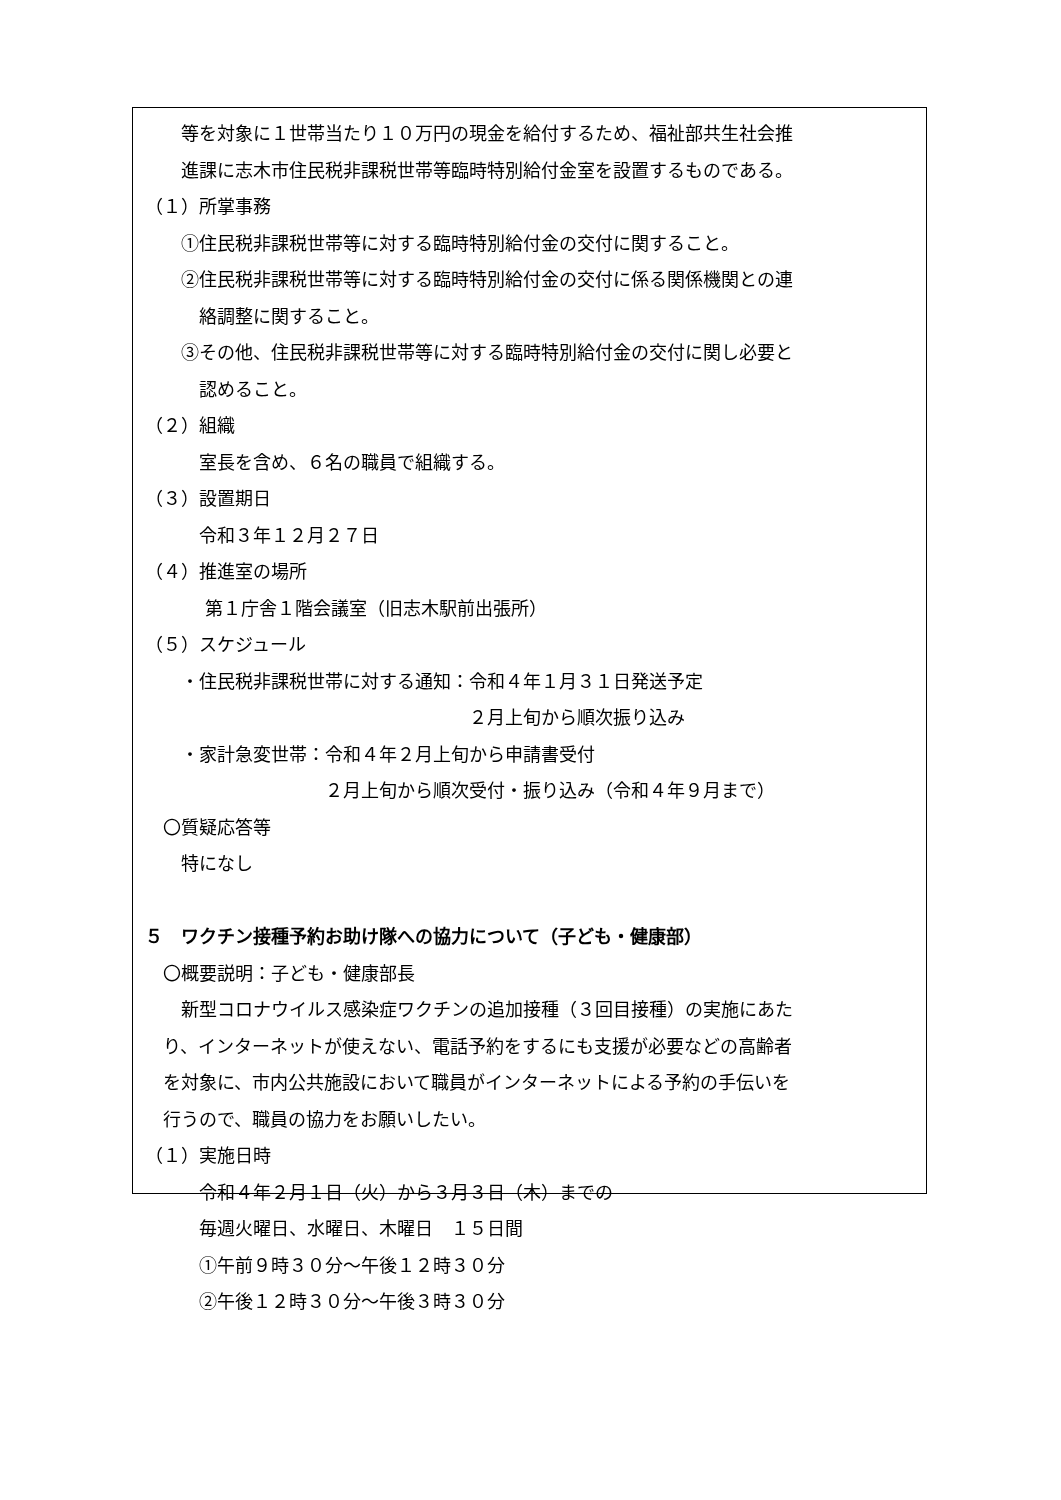等を対象に１世帯当たり１０万円の現金を給付するため、福祉部共生社会推
　　進課に志木市住民税非課税世帯等臨時特別給付金室を設置するものである。
（１）所掌事務
　　①住民税非課税世帯等に対する臨時特別給付金の交付に関すること。
　　②住民税非課税世帯等に対する臨時特別給付金の交付に係る関係機関との連
　　　絡調整に関すること。
　　③その他、住民税非課税世帯等に対する臨時特別給付金の交付に関し必要と
　　　認めること。
（２）組織
　　　室長を含め、６名の職員で組織する。
（３）設置期日
　　　令和３年１２月２７日
（４）推進室の場所
　　　 第１庁舎１階会議室（旧志木駅前出張所）
（５）スケジュール
　　・住民税非課税世帯に対する通知：令和４年１月３１日発送予定
　　　　　　　　　　　　　　　　　　２月上旬から順次振り込み
　　・家計急変世帯：令和４年２月上旬から申請書受付
　　　　　　　　　　２月上旬から順次受付・振り込み（令和４年９月まで）
　〇質疑応答等
　　特になし
５　ワクチン接種予約お助け隊への協力について（子ども・健康部）
　〇概要説明：子ども・健康部長
　　新型コロナウイルス感染症ワクチンの追加接種（３回目接種）の実施にあた
　り、インターネットが使えない、電話予約をするにも支援が必要などの高齢者
　を対象に、市内公共施設において職員がインターネットによる予約の手伝いを
　行うので、職員の協力をお願いしたい。
（１）実施日時
　　　令和４年２月１日（火）から３月３日（木）までの
　　　毎週火曜日、水曜日、木曜日　１５日間
　　　①午前９時３０分～午後１２時３０分
　　　②午後１２時３０分～午後３時３０分